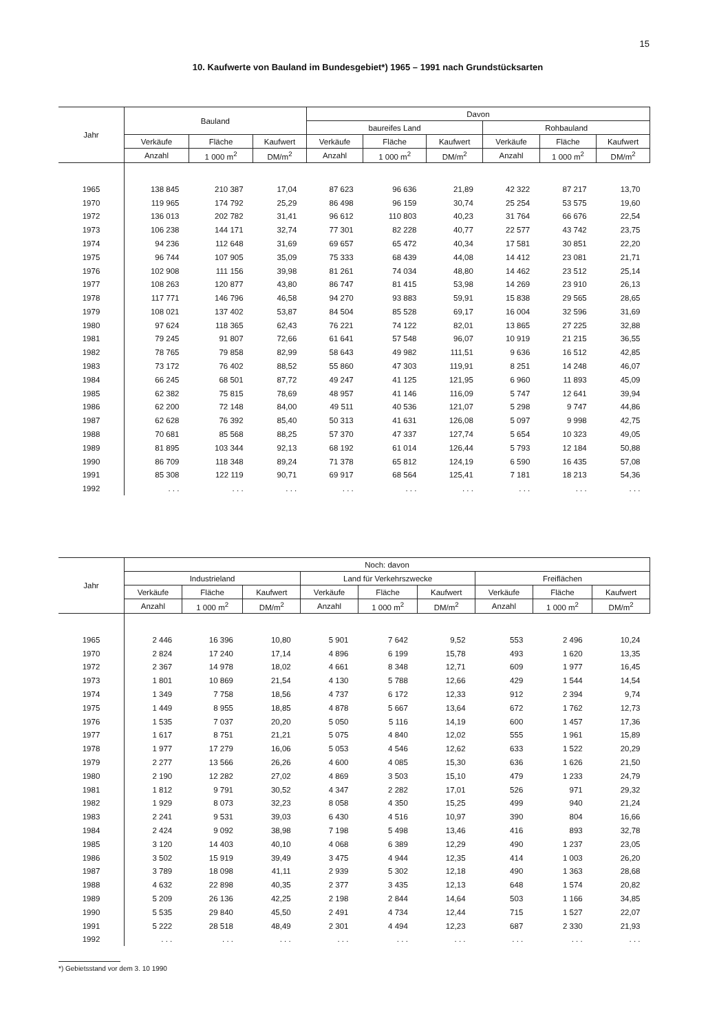15
10. Kaufwerte von Bauland im Bundesgebiet*) 1965 – 1991 nach Grundstücksarten
| Jahr | Bauland | | | Davon | | | | | |
| --- | --- | --- | --- | --- | --- | --- | --- | --- | --- |
| | | | | baureifes Land | | | Rohbauland | | |
| | Verkäufe | Fläche | Kaufwert | Verkäufe | Fläche | Kaufwert | Verkäufe | Fläche | Kaufwert |
| | Anzahl | 1 000 m<sup>2</sup> | DM/m<sup>2</sup> | Anzahl | 1 000 m<sup>2</sup> | DM/m<sup>2</sup> | Anzahl | 1 000 m<sup>2</sup> | DM/m<sup>2</sup> |
| 1965 | 138 845 | 210 387 | 17,04 | 87 623 | 96 636 | 21,89 | 42 322 | 87 217 | 13,70 |
| 1970 | 119 965 | 174 792 | 25,29 | 86 498 | 96 159 | 30,74 | 25 254 | 53 575 | 19,60 |
| 1972 | 136 013 | 202 782 | 31,41 | 96 612 | 110 803 | 40,23 | 31 764 | 66 676 | 22,54 |
| 1973 | 106 238 | 144 171 | 32,74 | 77 301 | 82 228 | 40,77 | 22 577 | 43 742 | 23,75 |
| 1974 | 94 236 | 112 648 | 31,69 | 69 657 | 65 472 | 40,34 | 17 581 | 30 851 | 22,20 |
| 1975 | 96 744 | 107 905 | 35,09 | 75 333 | 68 439 | 44,08 | 14 412 | 23 081 | 21,71 |
| 1976 | 102 908 | 111 156 | 39,98 | 81 261 | 74 034 | 48,80 | 14 462 | 23 512 | 25,14 |
| 1977 | 108 263 | 120 877 | 43,80 | 86 747 | 81 415 | 53,98 | 14 269 | 23 910 | 26,13 |
| 1978 | 117 771 | 146 796 | 46,58 | 94 270 | 93 883 | 59,91 | 15 838 | 29 565 | 28,65 |
| 1979 | 108 021 | 137 402 | 53,87 | 84 504 | 85 528 | 69,17 | 16 004 | 32 596 | 31,69 |
| 1980 | 97 624 | 118 365 | 62,43 | 76 221 | 74 122 | 82,01 | 13 865 | 27 225 | 32,88 |
| 1981 | 79 245 | 91 807 | 72,66 | 61 641 | 57 548 | 96,07 | 10 919 | 21 215 | 36,55 |
| 1982 | 78 765 | 79 858 | 82,99 | 58 643 | 49 982 | 111,51 | 9 636 | 16 512 | 42,85 |
| 1983 | 73 172 | 76 402 | 88,52 | 55 860 | 47 303 | 119,91 | 8 251 | 14 248 | 46,07 |
| 1984 | 66 245 | 68 501 | 87,72 | 49 247 | 41 125 | 121,95 | 6 960 | 11 893 | 45,09 |
| 1985 | 62 382 | 75 815 | 78,69 | 48 957 | 41 146 | 116,09 | 5 747 | 12 641 | 39,94 |
| 1986 | 62 200 | 72 148 | 84,00 | 49 511 | 40 536 | 121,07 | 5 298 | 9 747 | 44,86 |
| 1987 | 62 628 | 76 392 | 85,40 | 50 313 | 41 631 | 126,08 | 5 097 | 9 998 | 42,75 |
| 1988 | 70 681 | 85 568 | 88,25 | 57 370 | 47 337 | 127,74 | 5 654 | 10 323 | 49,05 |
| 1989 | 81 895 | 103 344 | 92,13 | 68 192 | 61 014 | 126,44 | 5 793 | 12 184 | 50,88 |
| 1990 | 86 709 | 118 348 | 89,24 | 71 378 | 65 812 | 124,19 | 6 590 | 16 435 | 57,08 |
| 1991 | 85 308 | 122 119 | 90,71 | 69 917 | 68 564 | 125,41 | 7 181 | 18 213 | 54,36 |
| 1992 | . . . | . . . | . . . | . . . | . . . | . . . | . . . | . . . | . . . |
| Jahr | Noch: davon | | | | | | | | |
| --- | --- | --- | --- | --- | --- | --- | --- | --- | --- |
| | Industrieland | | | Land für Verkehrszwecke | | | Freiflächen | | |
| | Verkäufe | Fläche | Kaufwert | Verkäufe | Fläche | Kaufwert | Verkäufe | Fläche | Kaufwert |
| | Anzahl | 1 000 m<sup>2</sup> | DM/m<sup>2</sup> | Anzahl | 1 000 m<sup>2</sup> | DM/m<sup>2</sup> | Anzahl | 1 000 m<sup>2</sup> | DM/m<sup>2</sup> |
| 1965 | 2 446 | 16 396 | 10,80 | 5 901 | 7 642 | 9,52 | 553 | 2 496 | 10,24 |
| 1970 | 2 824 | 17 240 | 17,14 | 4 896 | 6 199 | 15,78 | 493 | 1 620 | 13,35 |
| 1972 | 2 367 | 14 978 | 18,02 | 4 661 | 8 348 | 12,71 | 609 | 1 977 | 16,45 |
| 1973 | 1 801 | 10 869 | 21,54 | 4 130 | 5 788 | 12,66 | 429 | 1 544 | 14,54 |
| 1974 | 1 349 | 7 758 | 18,56 | 4 737 | 6 172 | 12,33 | 912 | 2 394 | 9,74 |
| 1975 | 1 449 | 8 955 | 18,85 | 4 878 | 5 667 | 13,64 | 672 | 1 762 | 12,73 |
| 1976 | 1 535 | 7 037 | 20,20 | 5 050 | 5 116 | 14,19 | 600 | 1 457 | 17,36 |
| 1977 | 1 617 | 8 751 | 21,21 | 5 075 | 4 840 | 12,02 | 555 | 1 961 | 15,89 |
| 1978 | 1 977 | 17 279 | 16,06 | 5 053 | 4 546 | 12,62 | 633 | 1 522 | 20,29 |
| 1979 | 2 277 | 13 566 | 26,26 | 4 600 | 4 085 | 15,30 | 636 | 1 626 | 21,50 |
| 1980 | 2 190 | 12 282 | 27,02 | 4 869 | 3 503 | 15,10 | 479 | 1 233 | 24,79 |
| 1981 | 1 812 | 9 791 | 30,52 | 4 347 | 2 282 | 17,01 | 526 | 971 | 29,32 |
| 1982 | 1 929 | 8 073 | 32,23 | 8 058 | 4 350 | 15,25 | 499 | 940 | 21,24 |
| 1983 | 2 241 | 9 531 | 39,03 | 6 430 | 4 516 | 10,97 | 390 | 804 | 16,66 |
| 1984 | 2 424 | 9 092 | 38,98 | 7 198 | 5 498 | 13,46 | 416 | 893 | 32,78 |
| 1985 | 3 120 | 14 403 | 40,10 | 4 068 | 6 389 | 12,29 | 490 | 1 237 | 23,05 |
| 1986 | 3 502 | 15 919 | 39,49 | 3 475 | 4 944 | 12,35 | 414 | 1 003 | 26,20 |
| 1987 | 3 789 | 18 098 | 41,11 | 2 939 | 5 302 | 12,18 | 490 | 1 363 | 28,68 |
| 1988 | 4 632 | 22 898 | 40,35 | 2 377 | 3 435 | 12,13 | 648 | 1 574 | 20,82 |
| 1989 | 5 209 | 26 136 | 42,25 | 2 198 | 2 844 | 14,64 | 503 | 1 166 | 34,85 |
| 1990 | 5 535 | 29 840 | 45,50 | 2 491 | 4 734 | 12,44 | 715 | 1 527 | 22,07 |
| 1991 | 5 222 | 28 518 | 48,49 | 2 301 | 4 494 | 12,23 | 687 | 2 330 | 21,93 |
| 1992 | . . . | . . . | . . . | . . . | . . . | . . . | . . . | . . . | . . . |
*) Gebietsstand vor dem 3. 10 1990